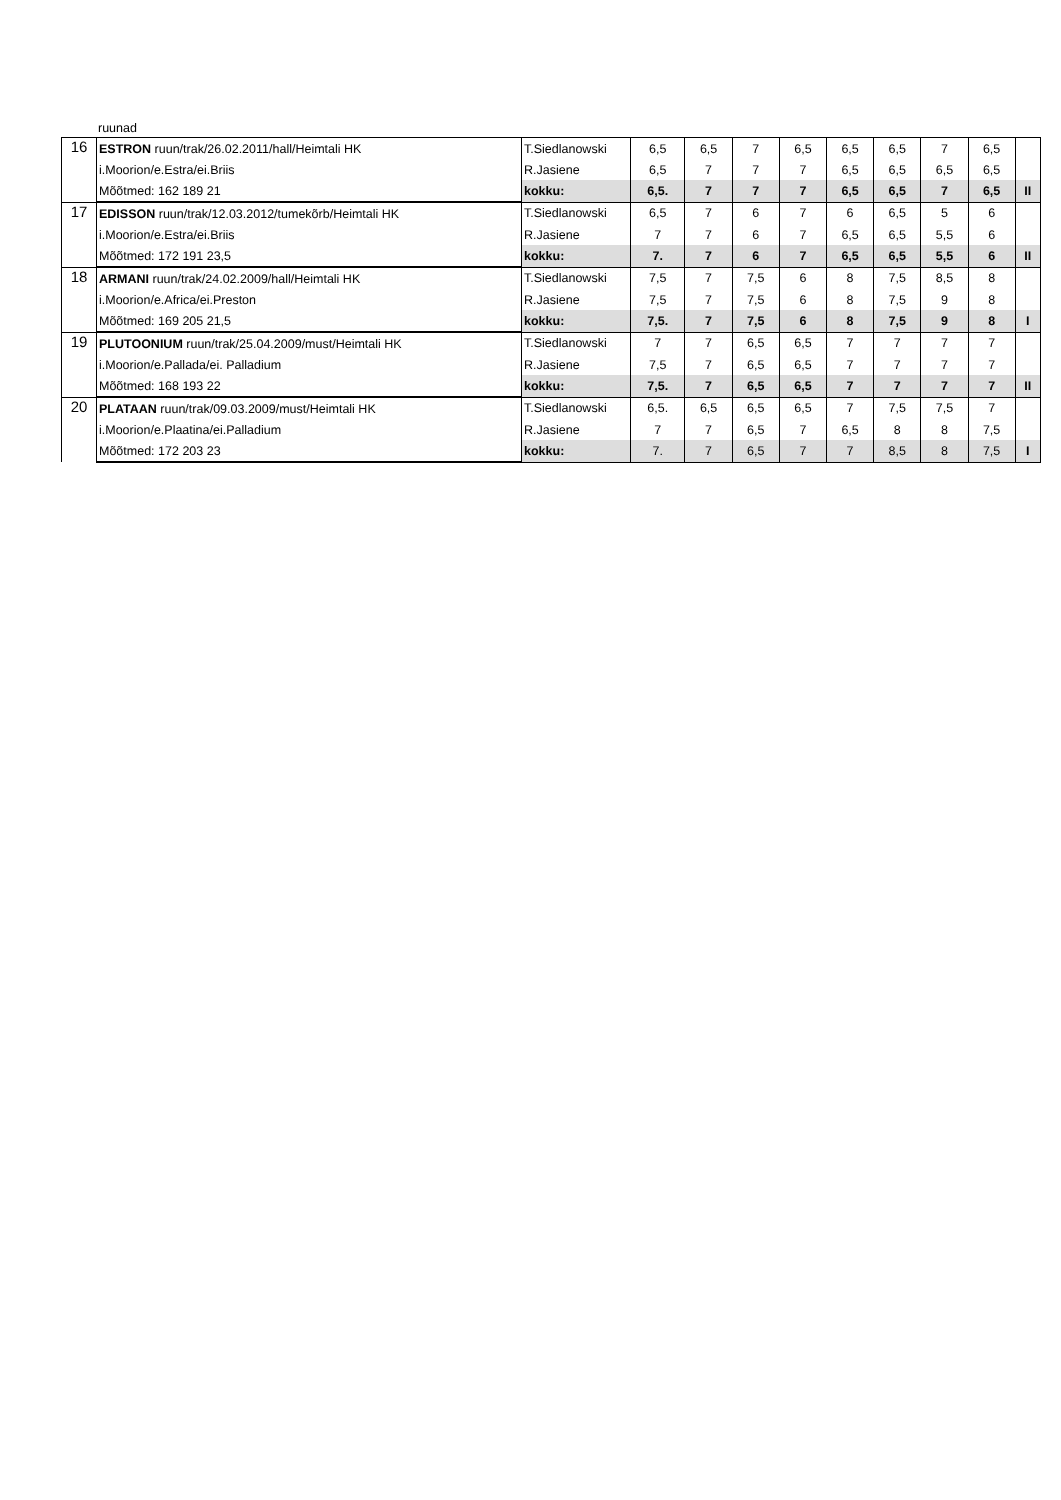ruunad
| 16 | ESTRON ruun/trak/26.02.2011/hall/Heimtali HK | T.Siedlanowski | 6,5 | 6,5 | 7 | 6,5 | 6,5 | 6,5 | 7 | 6,5 | |
| | i.Moorion/e.Estra/ei.Briis | R.Jasiene | 6,5 | 7 | 7 | 7 | 6,5 | 6,5 | 6,5 | 6,5 | |
| | Mõõtmed: 162 189 21 | kokku: | 6,5. | 7 | 7 | 7 | 6,5 | 6,5 | 7 | 6,5 | II |
| 17 | EDISSON ruun/trak/12.03.2012/tumekõrb/Heimtali HK | T.Siedlanowski | 6,5 | 7 | 6 | 7 | 6 | 6,5 | 5 | 6 | |
| | i.Moorion/e.Estra/ei.Briis | R.Jasiene | 7 | 7 | 6 | 7 | 6,5 | 6,5 | 5,5 | 6 | |
| | Mõõtmed: 172 191 23,5 | kokku: | 7. | 7 | 6 | 7 | 6,5 | 6,5 | 5,5 | 6 | II |
| 18 | ARMANI ruun/trak/24.02.2009/hall/Heimtali HK | T.Siedlanowski | 7,5 | 7 | 7,5 | 6 | 8 | 7,5 | 8,5 | 8 | |
| | i.Moorion/e.Africa/ei.Preston | R.Jasiene | 7,5 | 7 | 7,5 | 6 | 8 | 7,5 | 9 | 8 | |
| | Mõõtmed: 169 205 21,5 | kokku: | 7,5. | 7 | 7,5 | 6 | 8 | 7,5 | 9 | 8 | I |
| 19 | PLUTOONIUM ruun/trak/25.04.2009/must/Heimtali HK | T.Siedlanowski | 7 | 7 | 6,5 | 6,5 | 7 | 7 | 7 | 7 | |
| | i.Moorion/e.Pallada/ei. Palladium | R.Jasiene | 7,5 | 7 | 6,5 | 6,5 | 7 | 7 | 7 | 7 | |
| | Mõõtmed: 168 193 22 | kokku: | 7,5. | 7 | 6,5 | 6,5 | 7 | 7 | 7 | 7 | II |
| 20 | PLATAAN ruun/trak/09.03.2009/must/Heimtali HK | T.Siedlanowski | 6,5. | 6,5 | 6,5 | 6,5 | 7 | 7,5 | 7,5 | 7 | |
| | i.Moorion/e.Plaatina/ei.Palladium | R.Jasiene | 7 | 7 | 6,5 | 7 | 6,5 | 8 | 8 | 7,5 | |
| | Mõõtmed: 172 203 23 | kokku: | 7. | 7 | 6,5 | 7 | 7 | 8,5 | 8 | 7,5 | I |